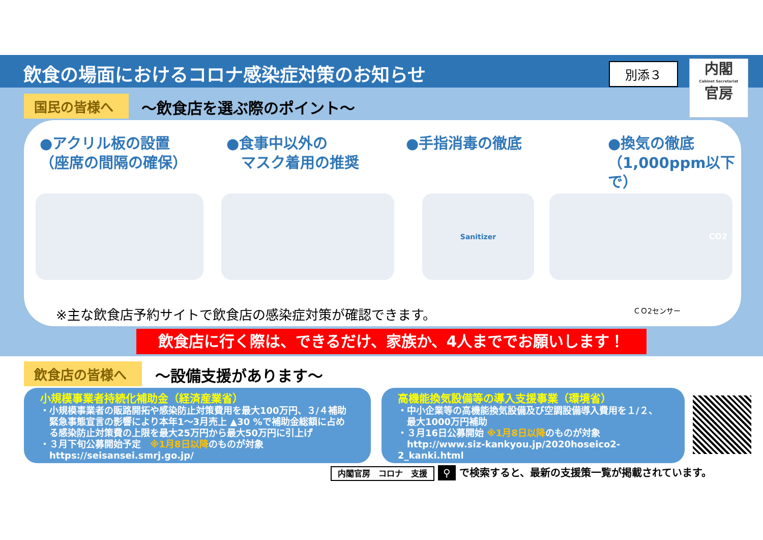飲食の場面におけるコロナ感染症対策のお知らせ 別添３
内閣
Cabinet Secretariat
官房
国民の皆様へ ～飲食店を選ぶ際のポイント～
●アクリル板の設置
（座席の間隔の確保）
●食事中以外の
　マスク着用の推奨
●手指消毒の徹底
●換気の徹底
（1,000ppm以下で）
Sanitizer CO2
※主な飲食店予約サイトで飲食店の感染症対策が確認できます。
ＣＯ2センサー
飲食店に行く際は、できるだけ、家族か、4人まででお願いします！
飲食店の皆様へ ～設備支援があります～
小規模事業者持続化補助金（経済産業省）
・小規模事業者の販路開拓や感染防止対策費用を最大100万円、３/４補助
　緊急事態宣言の影響により本年1～3月売上 ▲30 %で補助金総額に占め
　る感染防止対策費の上限を最大25万円から最大50万円に引上げ
・３月下旬公募開始予定　※1月8日以降のものが対象
　https://seisansei.smrj.go.jp/
高機能換気設備等の導入支援事業（環境省）
・中小企業等の高機能換気設備及び空調設備導入費用を１/２、
　最大1000万円補助
・３月16日公募開始 ※1月8日以降のものが対象
　http://www.siz-kankyou.jp/2020hoseico2-2_kanki.html
内閣官房　コロナ　支援 ⚲ で検索すると、最新の支援策一覧が掲載されています。